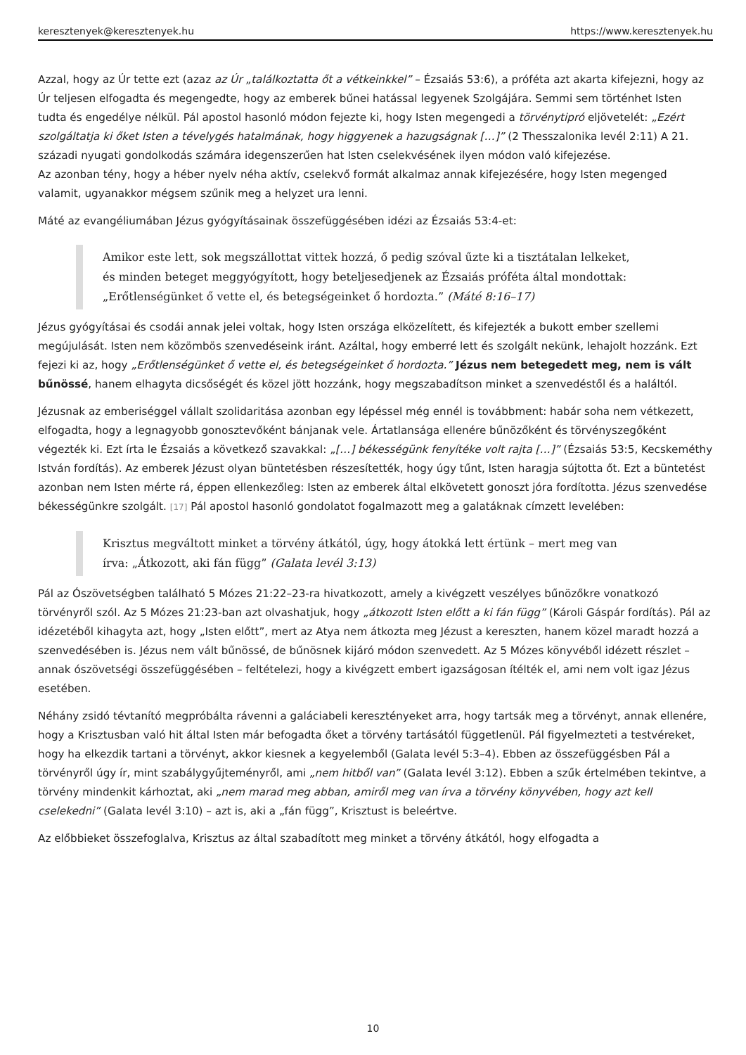keresztenyek@keresztenyek.hu https://www.keresztenyek.hu
Azzal, hogy az Úr tette ezt (azaz az Úr „találkoztatta őt a vétkeinkkel” – Ézsaiás 53:6), a próféta azt akarta kifejezni, hogy az Úr teljesen elfogadta és megengedte, hogy az emberek bűnei hatással legyenek Szolgájára. Semmi sem történhet Isten tudta és engedélye nélkül. Pál apostol hasonló módon fejezte ki, hogy Isten megengedi a törvénytipró eljövetelét: „Ezért szolgáltatja ki őket Isten a tévelygés hatalmának, hogy higgyenek a hazugságnak […]” (2 Thesszalonika levél 2:11) A 21. századi nyugati gondolkodás számára idegenszerűen hat Isten cselekvésének ilyen módon való kifejezése.
Az azonban tény, hogy a héber nyelv néha aktív, cselekvő formát alkalmaz annak kifejezésére, hogy Isten megenged valamit, ugyanakkor mégsem szűnik meg a helyzet ura lenni.
Máté az evangéliumában Jézus gyógyításainak összefüggésében idézi az Ézsaiás 53:4-et:
Amikor este lett, sok megszállottat vittek hozzá, ő pedig szóval űzte ki a tisztátalan lelkeket, és minden beteget meggyógyított, hogy beteljesedjenek az Ézsaiás próféta által mondottak: „Erőtlenségünket ő vette el, és betegségeinket ő hordozta.” (Máté 8:16–17)
Jézus gyógyításai és csodái annak jelei voltak, hogy Isten országa elközelített, és kifejezték a bukott ember szellemi megújulását. Isten nem közömbös szenvedéseink iránt. Azáltal, hogy emberré lett és szolgált nekünk, lehajolt hozzánk. Ezt fejezi ki az, hogy „Erőtlenségünket ő vette el, és betegségeinket ő hordozta.” Jézus nem betegedett meg, nem is vált bűnössé, hanem elhagyta dicsőségét és közel jött hozzánk, hogy megszabadítson minket a szenvedéstől és a haláltól.
Jézusnak az emberiséggel vállalt szolidaritása azonban egy lépéssel még ennél is továbbment: habár soha nem vétkezett, elfogadta, hogy a legnagyobb gonosztevőként bánjanak vele. Ártatlansága ellenére bűnözőként és törvényszegőként végezték ki. Ezt írta le Ézsaiás a következő szavakkal: „[…] békességünk fenyítéke volt rajta […]” (Ézsaiás 53:5, Kecskeméthy István fordítás). Az emberek Jézust olyan büntetésben részesítették, hogy úgy tűnt, Isten haragja sújtotta őt. Ezt a büntetést azonban nem Isten mérte rá, éppen ellenkezőleg: Isten az emberek által elkövetett gonoszt jóra fordította. Jézus szenvedése békességünkre szolgált. [17] Pál apostol hasonló gondolatot fogalmazott meg a galatáknak címzett levelében:
Krisztus megváltott minket a törvény átkától, úgy, hogy átokká lett értünk – mert meg van írva: „Átkozott, aki fán függ” (Galata levél 3:13)
Pál az Ószövetségben található 5 Mózes 21:22–23-ra hivatkozott, amely a kivégzett veszélyes bűnözőkre vonatkozó törvényről szól. Az 5 Mózes 21:23-ban azt olvashatjuk, hogy „átkozott Isten előtt a ki fán függ” (Károli Gáspár fordítás). Pál az idézetéből kihagyta azt, hogy „Isten előtt”, mert az Atya nem átkozta meg Jézust a kereszten, hanem közel maradt hozzá a szenvedésében is. Jézus nem vált bűnössé, de bűnösnek kijáró módon szenvedett. Az 5 Mózes könyvéből idézett részlet –annak ószövetségi összefüggésében – feltételezi, hogy a kivégzett embert igazságosan ítélték el, ami nem volt igaz Jézus esetében.
Néhány zsidó tévtanító megpróbálta rávenni a galáciabeli keresztényeket arra, hogy tartsák meg a törvényt, annak ellenére, hogy a Krisztusban való hit által Isten már befogadta őket a törvény tartásától függetlenül. Pál figyelmezteti a testvéreket, hogy ha elkezdik tartani a törvényt, akkor kiesnek a kegyelemből (Galata levél 5:3–4). Ebben az összefüggésben Pál a törvényről úgy ír, mint szabálygyűjteményről, ami „nem hitből van” (Galata levél 3:12). Ebben a szűk értelmében tekintve, a törvény mindenkit kárhoztat, aki „nem marad meg abban, amiről meg van írva a törvény könyvében, hogy azt kell cselekedni” (Galata levél 3:10) – azt is, aki a „fán függ”, Krisztust is beleértve.
Az előbbieket összefoglalva, Krisztus az által szabadított meg minket a törvény átkától, hogy elfogadta a
10